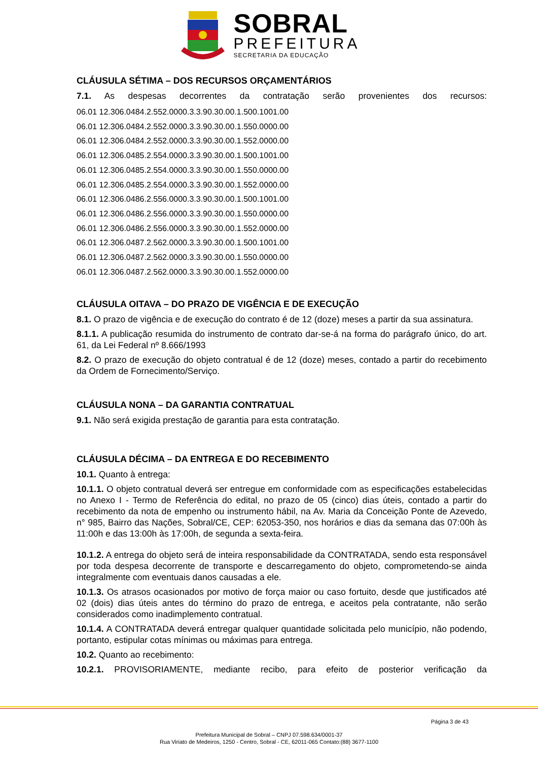SOBRAL
PREFEITURA
SECRETARIA DA EDUCAÇÃO
CLÁUSULA SÉTIMA – DOS RECURSOS ORÇAMENTÁRIOS
7.1. As despesas decorrentes da contratação serão provenientes dos recursos:
06.01 12.306.0484.2.552.0000.3.3.90.30.00.1.500.1001.00
06.01 12.306.0484.2.552.0000.3.3.90.30.00.1.550.0000.00
06.01 12.306.0484.2.552.0000.3.3.90.30.00.1.552.0000.00
06.01 12.306.0485.2.554.0000.3.3.90.30.00.1.500.1001.00
06.01 12.306.0485.2.554.0000.3.3.90.30.00.1.550.0000.00
06.01 12.306.0485.2.554.0000.3.3.90.30.00.1.552.0000.00
06.01 12.306.0486.2.556.0000.3.3.90.30.00.1.500.1001.00
06.01 12.306.0486.2.556.0000.3.3.90.30.00.1.550.0000.00
06.01 12.306.0486.2.556.0000.3.3.90.30.00.1.552.0000.00
06.01 12.306.0487.2.562.0000.3.3.90.30.00.1.500.1001.00
06.01 12.306.0487.2.562.0000.3.3.90.30.00.1.550.0000.00
06.01 12.306.0487.2.562.0000.3.3.90.30.00.1.552.0000.00
CLÁUSULA OITAVA – DO PRAZO DE VIGÊNCIA E DE EXECUÇÃO
8.1. O prazo de vigência e de execução do contrato é de 12 (doze) meses a partir da sua assinatura.
8.1.1. A publicação resumida do instrumento de contrato dar-se-á na forma do parágrafo único, do art. 61, da Lei Federal nº 8.666/1993
8.2. O prazo de execução do objeto contratual é de 12 (doze) meses, contado a partir do recebimento da Ordem de Fornecimento/Serviço.
CLÁUSULA NONA – DA GARANTIA CONTRATUAL
9.1. Não será exigida prestação de garantia para esta contratação.
CLÁUSULA DÉCIMA – DA ENTREGA E DO RECEBIMENTO
10.1. Quanto à entrega:
10.1.1. O objeto contratual deverá ser entregue em conformidade com as especificações estabelecidas no Anexo I - Termo de Referência do edital, no prazo de 05 (cinco) dias úteis, contado a partir do recebimento da nota de empenho ou instrumento hábil, na Av. Maria da Conceição Ponte de Azevedo, n° 985, Bairro das Nações, Sobral/CE, CEP: 62053-350, nos horários e dias da semana das 07:00h às 11:00h e das 13:00h às 17:00h, de segunda a sexta-feira.
10.1.2. A entrega do objeto será de inteira responsabilidade da CONTRATADA, sendo esta responsável por toda despesa decorrente de transporte e descarregamento do objeto, comprometendo-se ainda integralmente com eventuais danos causadas a ele.
10.1.3. Os atrasos ocasionados por motivo de força maior ou caso fortuito, desde que justificados até 02 (dois) dias úteis antes do término do prazo de entrega, e aceitos pela contratante, não serão considerados como inadimplemento contratual.
10.1.4. A CONTRATADA deverá entregar qualquer quantidade solicitada pelo município, não podendo, portanto, estipular cotas mínimas ou máximas para entrega.
10.2. Quanto ao recebimento:
10.2.1. PROVISORIAMENTE, mediante recibo, para efeito de posterior verificação da
Página 3 de 43
Prefeitura Municipal de Sobral – CNPJ 07.598.634/0001-37
Rua Viriato de Medeiros, 1250 - Centro, Sobral - CE, 62011-065 Contato:(88) 3677-1100